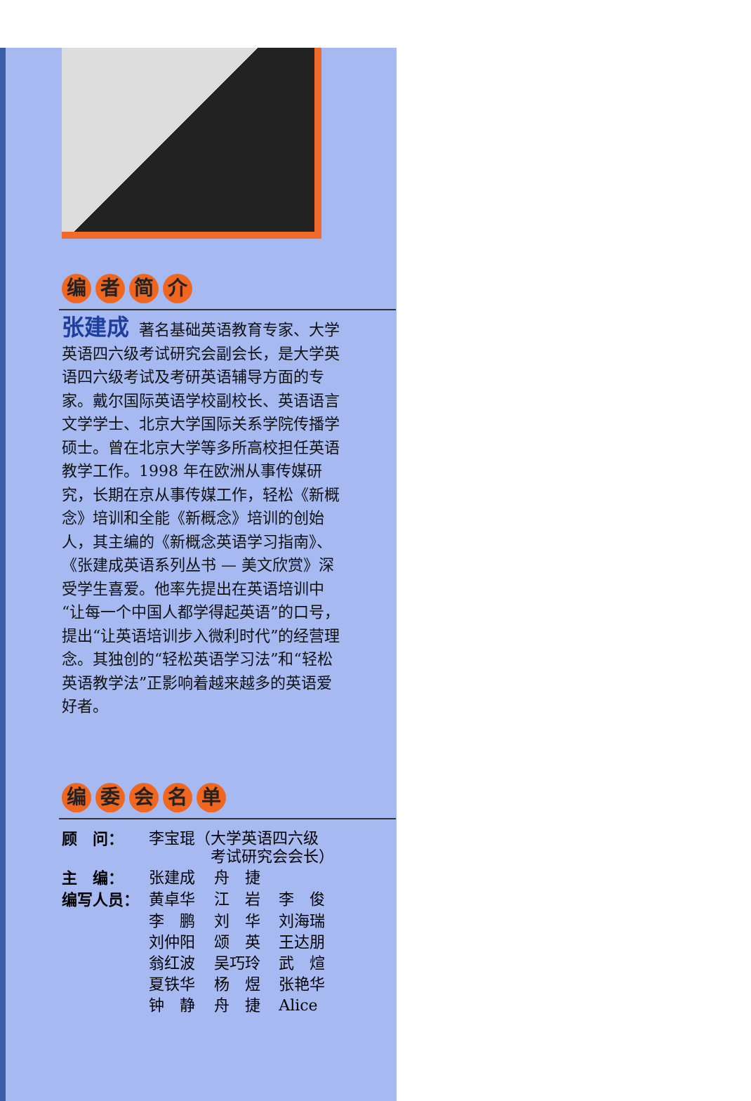编者简介
张建成 著名基础英语教育专家、大学英语四六级考试研究会副会长，是大学英语四六级考试及考研英语辅导方面的专家。戴尔国际英语学校副校长、英语语言文学学士、北京大学国际关系学院传播学硕士。曾在北京大学等多所高校担任英语教学工作。1998 年在欧洲从事传媒研究，长期在京从事传媒工作，轻松《新概念》培训和全能《新概念》培训的创始人，其主编的《新概念英语学习指南》、《张建成英语系列丛书 — 美文欣赏》深受学生喜爱。他率先提出在英语培训中“让每一个中国人都学得起英语”的口号，提出“让英语培训步入微利时代”的经营理念。其独创的“轻松英语学习法”和“轻松英语教学法”正影响着越来越多的英语爱好者。
编委会名单
| 顾 问： | 李宝琨（大学英语四六级 考试研究会会长） | | |
| 主 编： | 张建成 | 舟 捷 | |
| 编写人员： | 黄卓华 | 江 岩 | 李 俊 |
| | 李 鹏 | 刘 华 | 刘海瑞 |
| | 刘仲阳 | 颂 英 | 王达朋 |
| | 翁红波 | 吴巧玲 | 武 煊 |
| | 夏铁华 | 杨 煜 | 张艳华 |
| | 钟 静 | 舟 捷 | Alice |